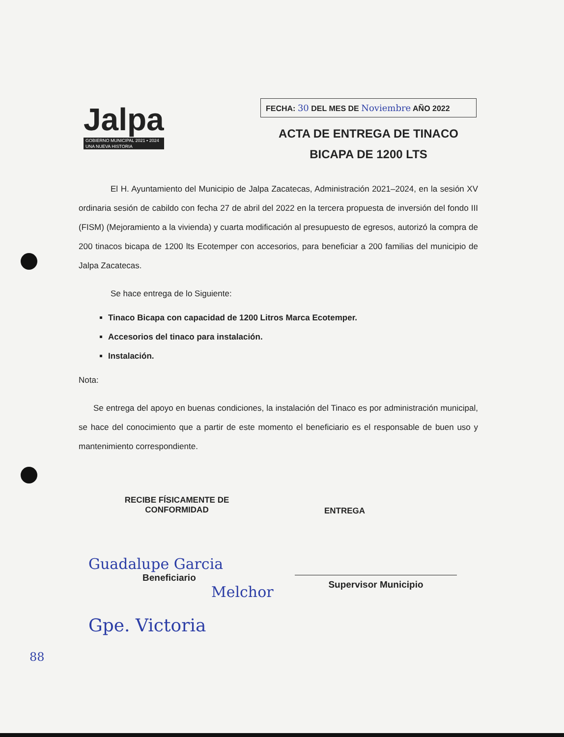Jalpa
GOBIERNO MUNICIPAL 2021 • 2024
UNA NUEVA HISTORIA
FECHA: 30 DEL MES DE Noviembre AÑO 2022
ACTA DE ENTREGA DE TINACO
BICAPA DE 1200 LTS
El H. Ayuntamiento del Municipio de Jalpa Zacatecas, Administración 2021–2024, en la sesión XV ordinaria sesión de cabildo con fecha 27 de abril del 2022 en la tercera propuesta de inversión del fondo III (FISM) (Mejoramiento a la vivienda) y cuarta modificación al presupuesto de egresos, autorizó la compra de 200 tinacos bicapa de 1200 lts Ecotemper con accesorios, para beneficiar a 200 familias del municipio de Jalpa Zacatecas.
Se hace entrega de lo Siguiente:
Tinaco Bicapa con capacidad de 1200 Litros Marca Ecotemper.
Accesorios del tinaco para instalación.
Instalación.
Nota:
Se entrega del apoyo en buenas condiciones, la instalación del Tinaco es por administración municipal, se hace del conocimiento que a partir de este momento el beneficiario es el responsable de buen uso y mantenimiento correspondiente.
RECIBE FÍSICAMENTE DE
CONFORMIDAD
ENTREGA
Guadalupe Garcia
Beneficiario
Melchor
Supervisor Municipio
Gpe. Victoria
88